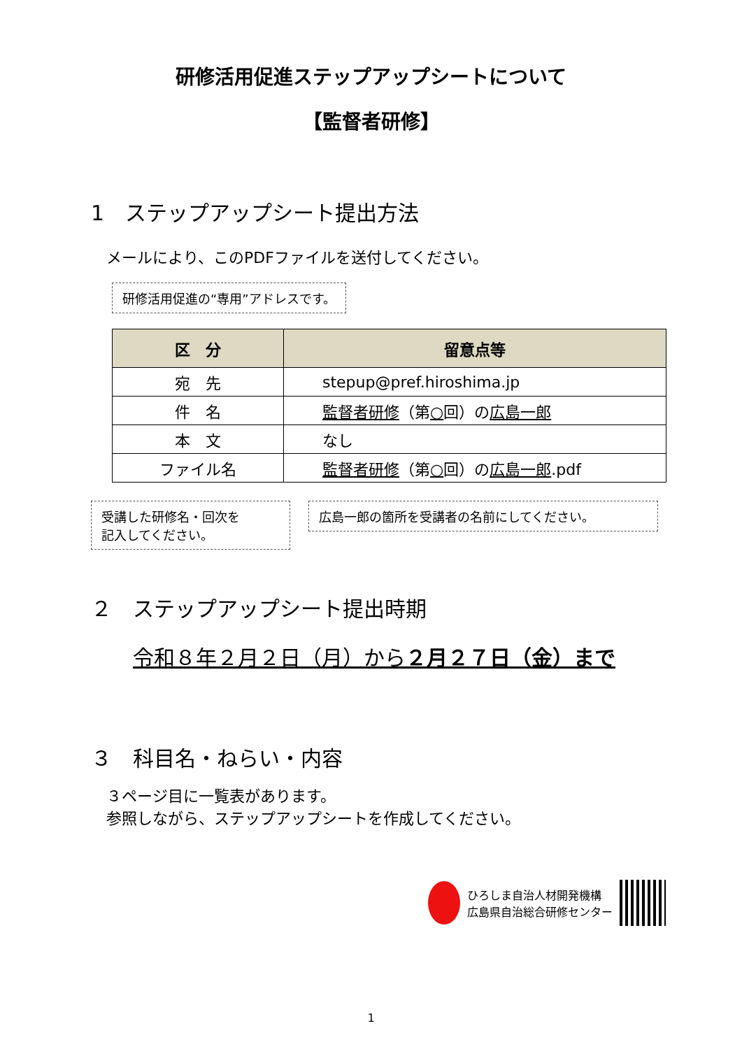研修活用促進ステップアップシートについて
【監督者研修】
1　ステップアップシート提出方法
メールにより、このPDFファイルを送付してください。
研修活用促進の“専用”アドレスです。
| 区 分 | 留意点等 |
| --- | --- |
| 宛 先 | stepup@pref.hiroshima.jp |
| 件 名 | 監督者研修 （第 ○ 回）の 広島一郎 |
| 本 文 | なし |
| ファイル名 | 監督者研修 （第 ○ 回）の 広島一郎 .pdf |
受講した研修名・回次を
記入してください。 広島一郎の箇所を受講者の名前にしてください。
２　ステップアップシート提出時期
令和８年２月２日（月）から２月２７日（金）まで
３　科目名・ねらい・内容
３ページ目に一覧表があります。
参照しながら、ステップアップシートを作成してください。
ひろしま自治人材開発機構
広島県自治総合研修センター
1